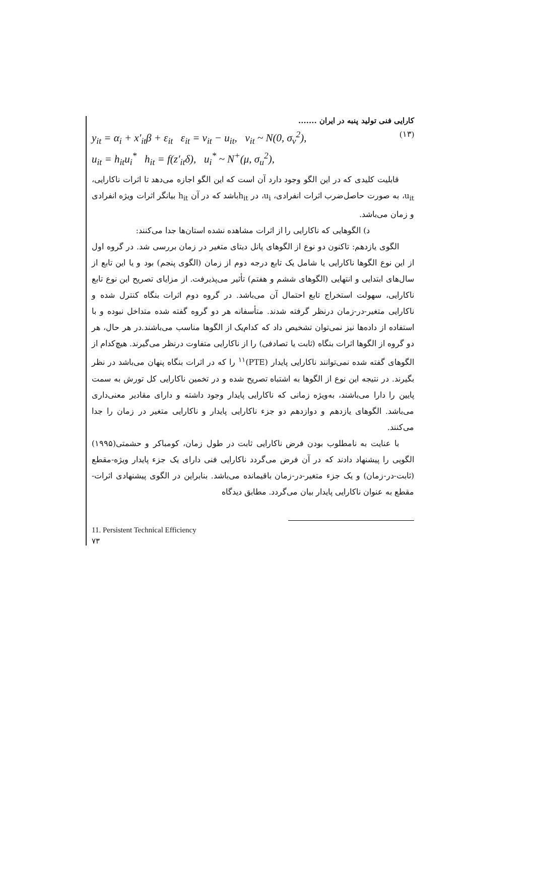کارایی فنی تولید پنبه در ایران .......
y<sub>it</sub> = α<sub>i</sub> + x′<sub>it</sub>β + ε<sub>it</sub> ε<sub>it</sub> = v<sub>it</sub> − u<sub>it</sub>, v<sub>it</sub> ~ N(0, σ<sub>v</sub><sup>2</sup>), (۱۳)
u<sub>it</sub> = h<sub>it</sub>u<sub>i</sub><sup>*</sup> h<sub>it</sub> = f(z′<sub>it</sub>δ), u<sub>i</sub><sup>*</sup> ~ N<sup>+</sup>(μ, σ<sub>u</sub><sup>2</sup>),
قابلیت کلیدی که در این الگو وجود دارد آن است که این الگو اجازه می‌دهد تا اثرات ناکارایی، u<sub>it</sub>، به صورت حاصل‌ضرب اثرات انفرادی، u<sub>i</sub>، در h<sub>it</sub>باشد که در آن h<sub>it</sub> بیانگر اثرات ویژه انفرادی و زمان می‌باشد.
د) الگوهایی که ناکارایی را از اثرات مشاهده نشده استان‌ها جدا می‌کنند:
الگوی یازدهم: تاکنون دو نوع از الگوهای پانل دیتای متغیر در زمان بررسی شد. در گروه اول از این نوع الگوها ناکارایی یا شامل یک تابع درجه دوم از زمان (الگوی پنجم) بود و یا این تابع از سال‌های ابتدایی و انتهایی (الگوهای ششم و هفتم) تأثیر می‌پذیرفت. از مزایای تصریح این نوع تابع ناکارایی، سهولت استخراج تابع احتمال آن می‌باشد. در گروه دوم اثرات بنگاه کنترل شده و ناکارایی متغیر-در-زمان درنظر گرفته شدند. متأسفانه هر دو گروه گفته شده متداخل نبوده و با استفاده از داده‌ها نیز نمی‌توان تشخیص داد که کدام‌یک از الگوها مناسب می‌باشند.در هر حال، هر دو گروه از الگوها اثرات بنگاه (ثابت یا تصادفی) را از ناکارایی متفاوت درنظر می‌گیرند. هیچ‌کدام از الگوهای گفته شده نمی‌توانند ناکارایی پایدار (PTE)<sup>۱۱</sup> را که در اثرات بنگاه پنهان می‌باشد در نظر بگیرند. در نتیجه این نوع از الگوها به اشتباه تصریح شده و در تخمین ناکارایی کل تورش به سمت پایین را دارا می‌باشند، به‌ویژه زمانی که ناکارایی پایدار وجود داشته و دارای مقادیر معنی‌داری می‌باشد. الگوهای یازدهم و دوازدهم دو جزء ناکارایی پایدار و ناکارایی متغیر در زمان را جدا می‌کنند.
با عنایت به نامطلوب بودن فرض ناکارایی ثابت در طول زمان، کومباکر و حشمتی(۱۹۹۵) الگویی را پیشنهاد دادند که در آن فرض می‌گردد ناکارایی فنی دارای یک جزء پایدار ویژه-مقطع (ثابت-در-زمان) و یک جزء متغیر-در-زمان باقیمانده می‌باشد. بنابراین در الگوی پیشنهادی اثرات-مقطع به عنوان ناکارایی پایدار بیان می‌گردد. مطابق دیدگاه
11. Persistent Technical Efficiency
۷۳